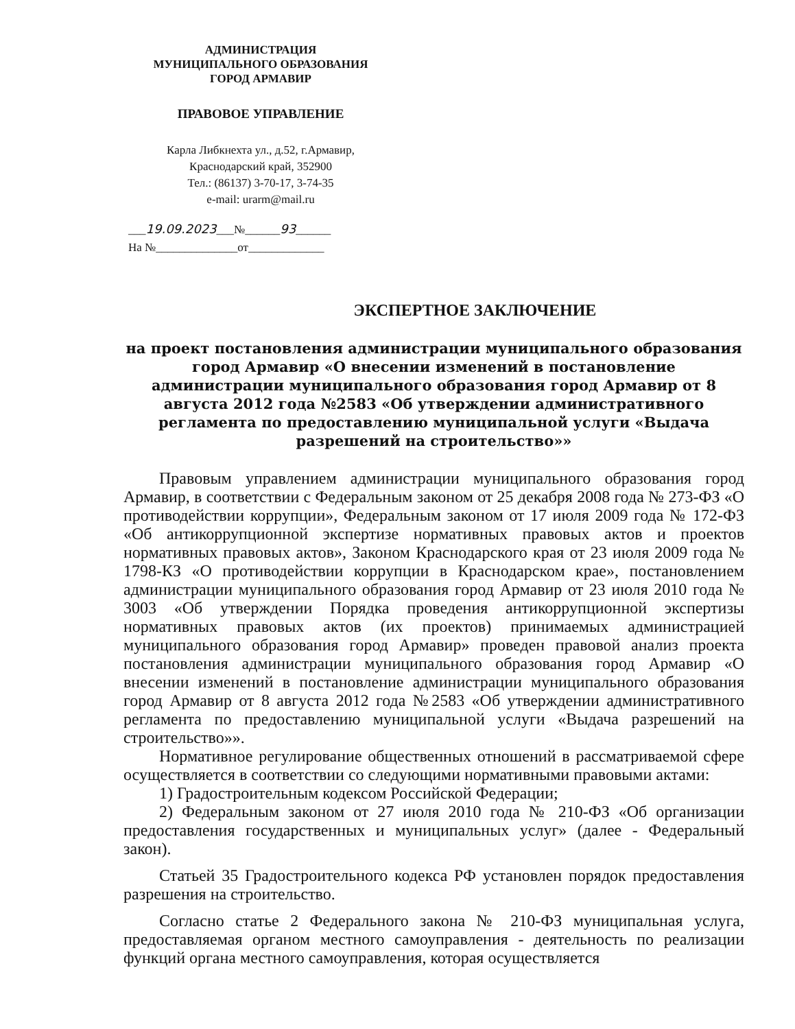АДМИНИСТРАЦИЯ
МУНИЦИПАЛЬНОГО ОБРАЗОВАНИЯ
ГОРОД АРМАВИР
ПРАВОВОЕ УПРАВЛЕНИЕ
Карла Либкнехта ул., д.52, г.Армавир,
Краснодарский край, 352900
Тел.: (86137) 3-70-17, 3-74-35
e-mail: urarm@mail.ru
___19.09.2023___№______93______
На №______________от_____________
ЭКСПЕРТНОЕ ЗАКЛЮЧЕНИЕ
на проект постановления администрации муниципального образования город Армавир «О внесении изменений в постановление администрации муниципального образования город Армавир от 8 августа 2012 года №2583 «Об утверждении административного регламента по предоставлению муниципальной услуги «Выдача разрешений на строительство»»
Правовым управлением администрации муниципального образования город Армавир, в соответствии с Федеральным законом от 25 декабря 2008 года № 273-ФЗ «О противодействии коррупции», Федеральным законом от 17 июля 2009 года № 172-ФЗ «Об антикоррупционной экспертизе нормативных правовых актов и проектов нормативных правовых актов», Законом Краснодарского края от 23 июля 2009 года № 1798-КЗ «О противодействии коррупции в Краснодарском крае», постановлением администрации муниципального образования город Армавир от 23 июля 2010 года № 3003 «Об утверждении Порядка проведения антикоррупционной экспертизы нормативных правовых актов (их проектов) принимаемых администрацией муниципального образования город Армавир» проведен правовой анализ проекта постановления администрации муниципального образования город Армавир «О внесении изменений в постановление администрации муниципального образования город Армавир от 8 августа 2012 года №2583 «Об утверждении административного регламента по предоставлению муниципальной услуги «Выдача разрешений на строительство»».
Нормативное регулирование общественных отношений в рассматриваемой сфере осуществляется в соответствии со следующими нормативными правовыми актами:
1) Градостроительным кодексом Российской Федерации;
2) Федеральным законом от 27 июля 2010 года № 210-ФЗ «Об организации предоставления государственных и муниципальных услуг» (далее - Федеральный закон).
Статьей 35 Градостроительного кодекса РФ установлен порядок предоставления разрешения на строительство.
Согласно статье 2 Федерального закона № 210-ФЗ муниципальная услуга, предоставляемая органом местного самоуправления - деятельность по реализации функций органа местного самоуправления, которая осуществляется